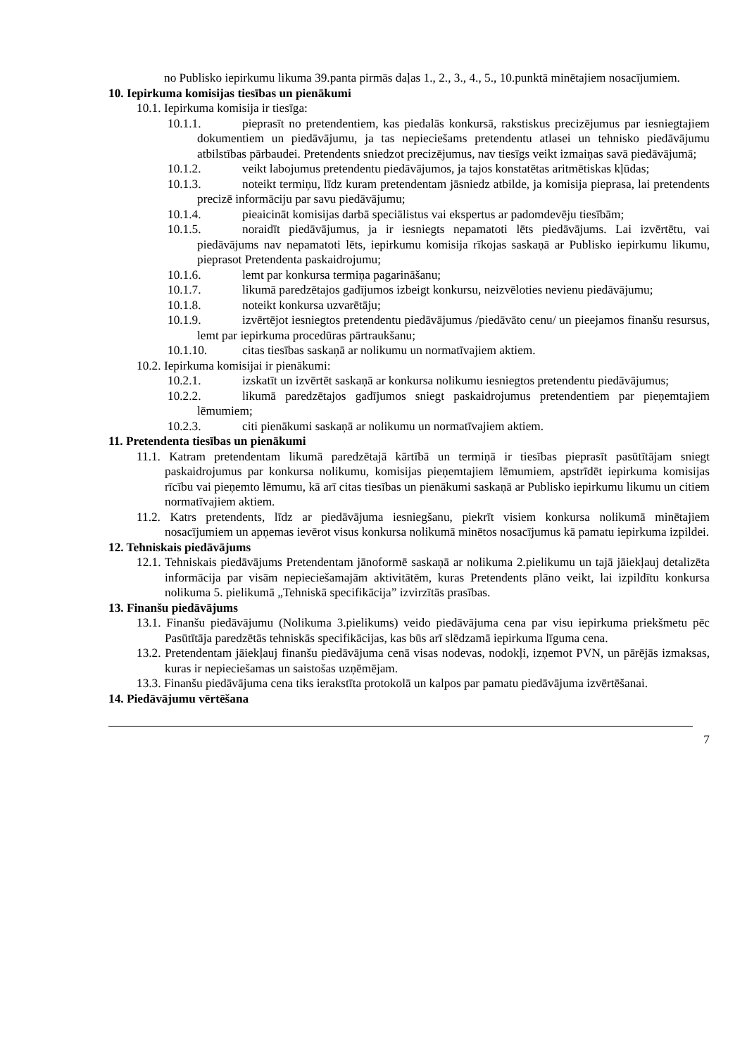no Publisko iepirkumu likuma 39.panta pirmās daļas 1., 2., 3., 4., 5., 10.punktā minētajiem nosacījumiem.
10. Iepirkuma komisijas tiesības un pienākumi
10.1. Iepirkuma komisija ir tiesīga:
10.1.1. pieprasīt no pretendentiem, kas piedalās konkursā, rakstiskus precizējumus par iesniegtajiem dokumentiem un piedāvājumu, ja tas nepieciešams pretendentu atlasei un tehnisko piedāvājumu atbilstības pārbaudei. Pretendents sniedzot precizējumus, nav tiesīgs veikt izmaiņas savā piedāvājumā;
10.1.2. veikt labojumus pretendentu piedāvājumos, ja tajos konstatētas aritmētiskas kļūdas;
10.1.3. noteikt termiņu, līdz kuram pretendentam jāsniedz atbilde, ja komisija pieprasa, lai pretendents precizē informāciju par savu piedāvājumu;
10.1.4. pieaicināt komisijas darbā speciālistus vai ekspertus ar padomdevēju tiesībām;
10.1.5. noraidīt piedāvājumus, ja ir iesniegts nepamatoti lēts piedāvājums. Lai izvērtētu, vai piedāvājums nav nepamatoti lēts, iepirkumu komisija rīkojas saskaņā ar Publisko iepirkumu likumu, pieprasot Pretendenta paskaidrojumu;
10.1.6. lemt par konkursa termiņa pagarināšanu;
10.1.7. likumā paredzētajos gadījumos izbeigt konkursu, neizvēloties nevienu piedāvājumu;
10.1.8. noteikt konkursa uzvarētāju;
10.1.9. izvērtējot iesniegtos pretendentu piedāvājumus /piedāvāto cenu/ un pieejamos finanšu resursus, lemt par iepirkuma procedūras pārtraukšanu;
10.1.10. citas tiesības saskaņā ar nolikumu un normatīvajiem aktiem.
10.2. Iepirkuma komisijai ir pienākumi:
10.2.1. izskatīt un izvērtēt saskaņā ar konkursa nolikumu iesniegtos pretendentu piedāvājumus;
10.2.2. likumā paredzētajos gadījumos sniegt paskaidrojumus pretendentiem par pieņemtajiem lēmumiem;
10.2.3. citi pienākumi saskaņā ar nolikumu un normatīvajiem aktiem.
11. Pretendenta tiesības un pienākumi
11.1. Katram pretendentam likumā paredzētajā kārtībā un termiņā ir tiesības pieprasīt pasūtītājam sniegt paskaidrojumus par konkursa nolikumu, komisijas pieņemtajiem lēmumiem, apstrīdēt iepirkuma komisijas rīcību vai pieņemto lēmumu, kā arī citas tiesības un pienākumi saskaņā ar Publisko iepirkumu likumu un citiem normatīvajiem aktiem.
11.2. Katrs pretendents, līdz ar piedāvājuma iesniegšanu, piekrīt visiem konkursa nolikumā minētajiem nosacījumiem un apņemas ievērot visus konkursa nolikumā minētos nosacījumus kā pamatu iepirkuma izpildei.
12. Tehniskais piedāvājums
12.1. Tehniskais piedāvājums Pretendentam jānoformē saskaņā ar nolikuma 2.pielikumu un tajā jāiekļauj detalizēta informācija par visām nepieciešamajām aktivitātēm, kuras Pretendents plāno veikt, lai izpildītu konkursa nolikuma 5. pielikumā „Tehniskā specifikācija” izvirzītās prasības.
13. Finanšu piedāvājums
13.1. Finanšu piedāvājumu (Nolikuma 3.pielikums) veido piedāvājuma cena par visu iepirkuma priekšmetu pēc Pasūtītāja paredzētās tehniskās specifikācijas, kas būs arī slēdzamā iepirkuma līguma cena.
13.2. Pretendentam jāiekļauj finanšu piedāvājuma cenā visas nodevas, nodokļi, izņemot PVN, un pārējās izmaksas, kuras ir nepieciešamas un saistošas uzņēmējam.
13.3. Finanšu piedāvājuma cena tiks ierakstīta protokolā un kalpos par pamatu piedāvājuma izvērtēšanai.
14. Piedāvājumu vērtēšana
7